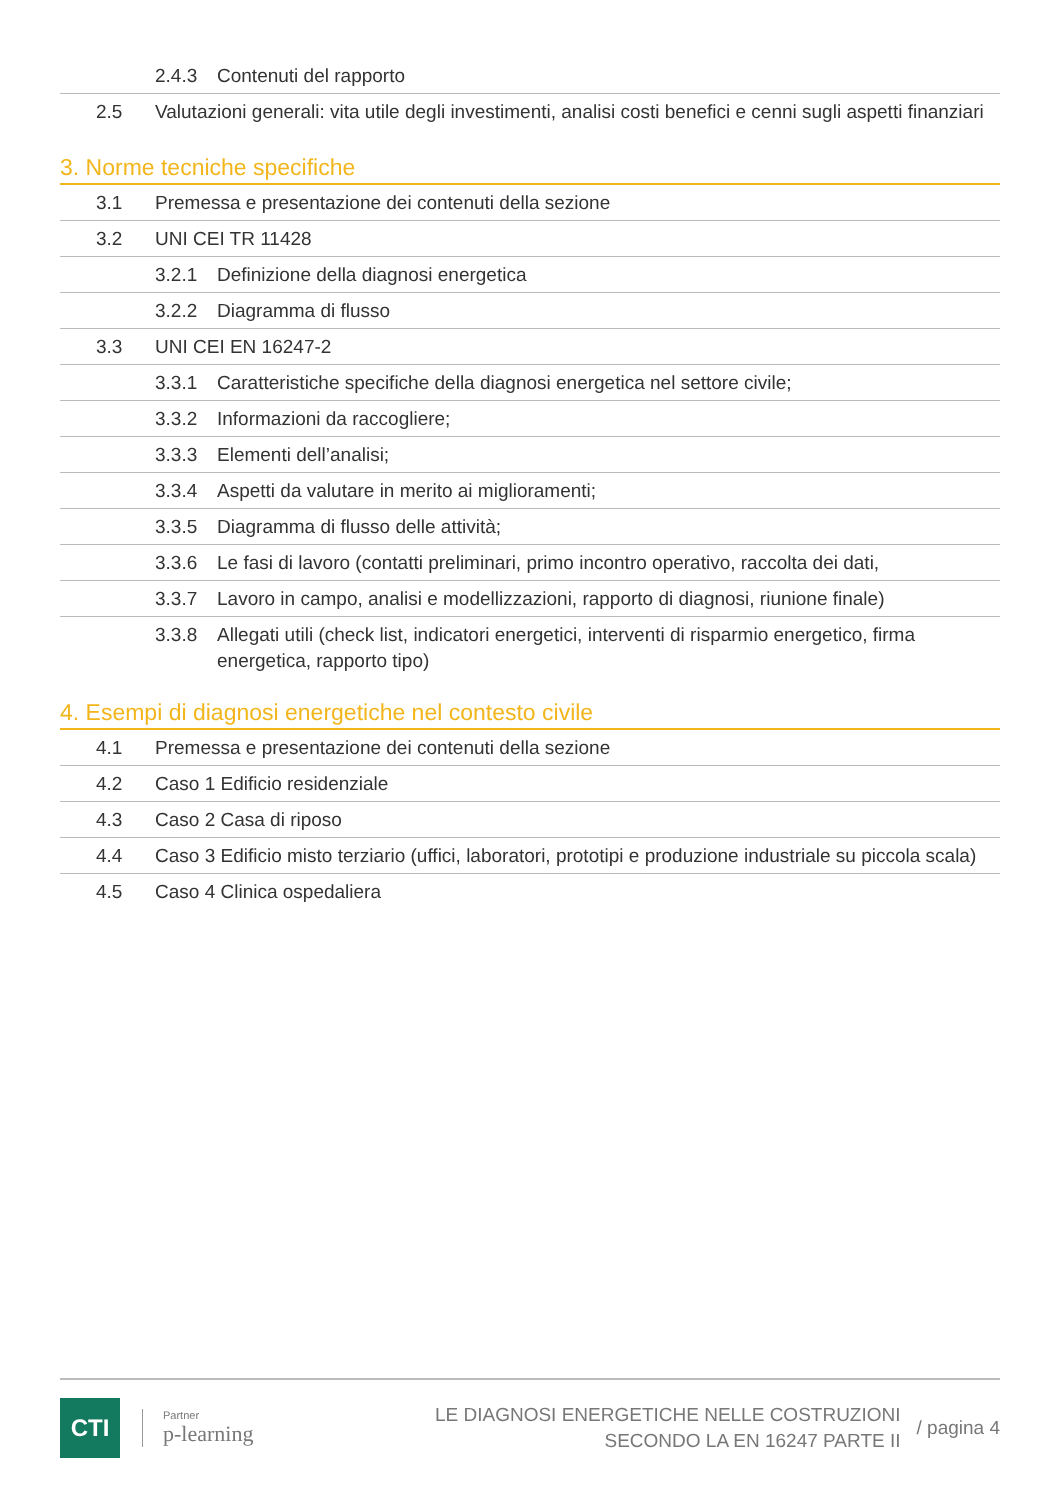2.4.3 Contenuti del rapporto
2.5 Valutazioni generali: vita utile degli investimenti, analisi costi benefici e cenni sugli aspetti finanziari
3. Norme tecniche specifiche
3.1 Premessa e presentazione dei contenuti della sezione
3.2 UNI CEI TR 11428
3.2.1 Definizione della diagnosi energetica
3.2.2 Diagramma di flusso
3.3 UNI CEI EN 16247-2
3.3.1 Caratteristiche specifiche della diagnosi energetica nel settore civile;
3.3.2 Informazioni da raccogliere;
3.3.3 Elementi dell’analisi;
3.3.4 Aspetti da valutare in merito ai miglioramenti;
3.3.5 Diagramma di flusso delle attività;
3.3.6 Le fasi di lavoro (contatti preliminari, primo incontro operativo, raccolta dei dati,
3.3.7 Lavoro in campo, analisi e modellizzazioni, rapporto di diagnosi, riunione finale)
3.3.8 Allegati utili (check list, indicatori energetici, interventi di risparmio energetico, firma energetica, rapporto tipo)
4. Esempi di diagnosi energetiche nel contesto civile
4.1 Premessa e presentazione dei contenuti della sezione
4.2 Caso 1 Edificio residenziale
4.3 Caso 2 Casa di riposo
4.4 Caso 3 Edificio misto terziario (uffici, laboratori, prototipi e produzione industriale su piccola scala)
4.5 Caso 4 Clinica ospedaliera
CTI
Partner
p-learning
LE DIAGNOSI ENERGETICHE NELLE COSTRUZIONI
SECONDO LA EN 16247 PARTE II
/ pagina 4